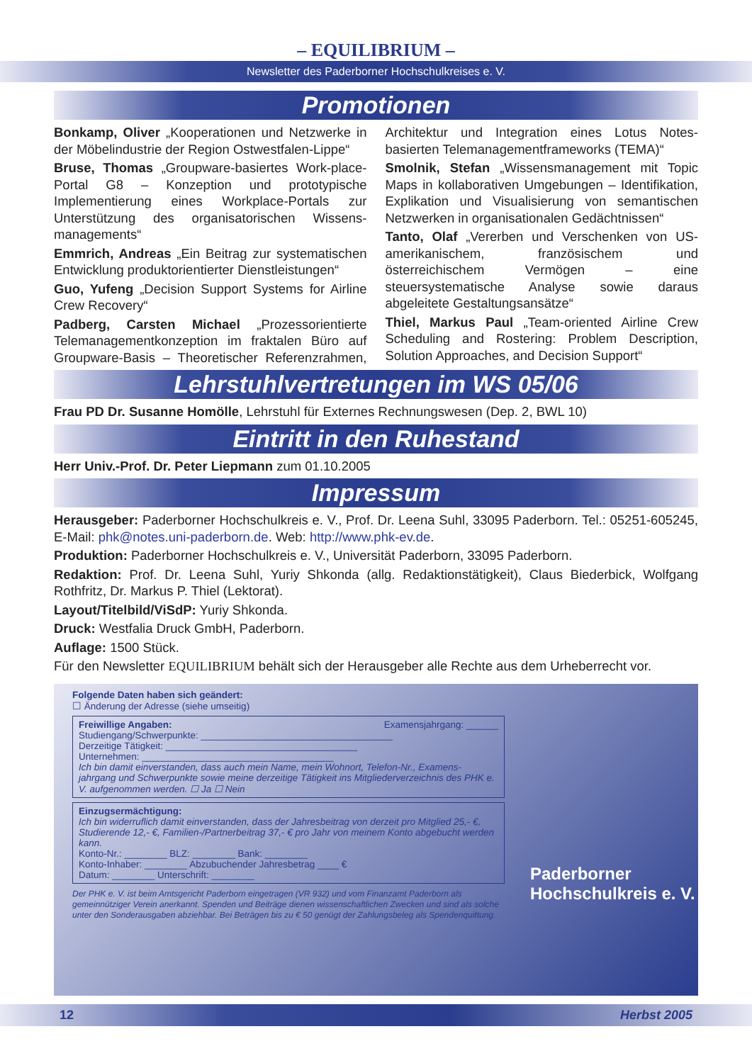– EQUILIBRIUM –
Newsletter des Paderborner Hochschulkreises e. V.
Promotionen
Bonkamp, Oliver „Kooperationen und Netzwerke in der Möbelindustrie der Region Ostwestfalen-Lippe“
Bruse, Thomas „Groupware-basiertes Work-place-Portal G8 – Konzeption und prototypische Implementierung eines Workplace-Portals zur Unterstützung des organisatorischen Wissens-managements“
Emmrich, Andreas „Ein Beitrag zur systematischen Entwicklung produktorientierter Dienstleistungen“
Guo, Yufeng „Decision Support Systems for Airline Crew Recovery“
Padberg, Carsten Michael „Prozessorientierte Telemanagementkonzeption im fraktalen Büro auf Groupware-Basis – Theoretischer Referenzrahmen, Architektur und Integration eines Lotus Notes-basierten Telemanagementframeworks (TEMA)“
Smolnik, Stefan „Wissensmanagement mit Topic Maps in kollaborativen Umgebungen – Identifikation, Explikation und Visualisierung von semantischen Netzwerken in organisationalen Gedächtnissen“
Tanto, Olaf „Vererben und Verschenken von US-amerikanischem, französischem und österreichischem Vermögen – eine steuersystematische Analyse sowie daraus abgeleitete Gestaltungsansätze“
Thiel, Markus Paul „Team-oriented Airline Crew Scheduling and Rostering: Problem Description, Solution Approaches, and Decision Support“
Lehrstuhlvertretungen im WS 05/06
Frau PD Dr. Susanne Homölle, Lehrstuhl für Externes Rechnungswesen (Dep. 2, BWL 10)
Eintritt in den Ruhestand
Herr Univ.-Prof. Dr. Peter Liepmann zum 01.10.2005
Impressum
Herausgeber: Paderborner Hochschulkreis e. V., Prof. Dr. Leena Suhl, 33095 Paderborn. Tel.: 05251-605245, E-Mail: phk@notes.uni-paderborn.de. Web: http://www.phk-ev.de.
Produktion: Paderborner Hochschulkreis e. V., Universität Paderborn, 33095 Paderborn.
Redaktion: Prof. Dr. Leena Suhl, Yuriy Shkonda (allg. Redaktionstätigkeit), Claus Biederbick, Wolfgang Rothfritz, Dr. Markus P. Thiel (Lektorat).
Layout/Titelbild/ViSdP: Yuriy Shkonda.
Druck: Westfalia Druck GmbH, Paderborn.
Auflage: 1500 Stück.
Für den Newsletter EQUILIBRIUM behält sich der Herausgeber alle Rechte aus dem Urheberrecht vor.
Folgende Daten haben sich geändert:
☐ Änderung der Adresse (siehe umseitig)
Freiwillige Angaben: Examensjahrgang: ______
Studiengang/Schwerpunkte: ____________________________________
Derzeitige Tätigkeit: ____________________________________
Unternehmen: ____________________________________
Ich bin damit einverstanden, dass auch mein Name, mein Wohnort, Telefon-Nr., Examens-jahrgang und Schwerpunkte sowie meine derzeitige Tätigkeit ins Mitgliederverzeichnis des PHK e. V. aufgenommen werden. ☐ Ja ☐ Nein
Einzugsermächtigung:
Ich bin widerruflich damit einverstanden, dass der Jahresbeitrag von derzeit pro Mitglied 25,- €, Studierende 12,- €, Familien-/Partnerbeitrag 37,- € pro Jahr von meinem Konto abgebucht werden kann.
Konto-Nr.: ________ BLZ: ________ Bank: ________
Konto-Inhaber: ________ Abzubuchender Jahresbetrag ____ €
Datum: ________ Unterschrift: ________
Der PHK e. V. ist beim Amtsgericht Paderborn eingetragen (VR 932) und vom Finanzamt Paderborn als gemeinnütziger Verein anerkannt. Spenden und Beiträge dienen wissenschaftlichen Zwecken und sind als solche unter den Sonderausgaben abziehbar. Bei Beträgen bis zu € 50 genügt der Zahlungsbeleg als Spendenquittung.
Paderborner
Hochschulkreis e. V.
12 Herbst 2005